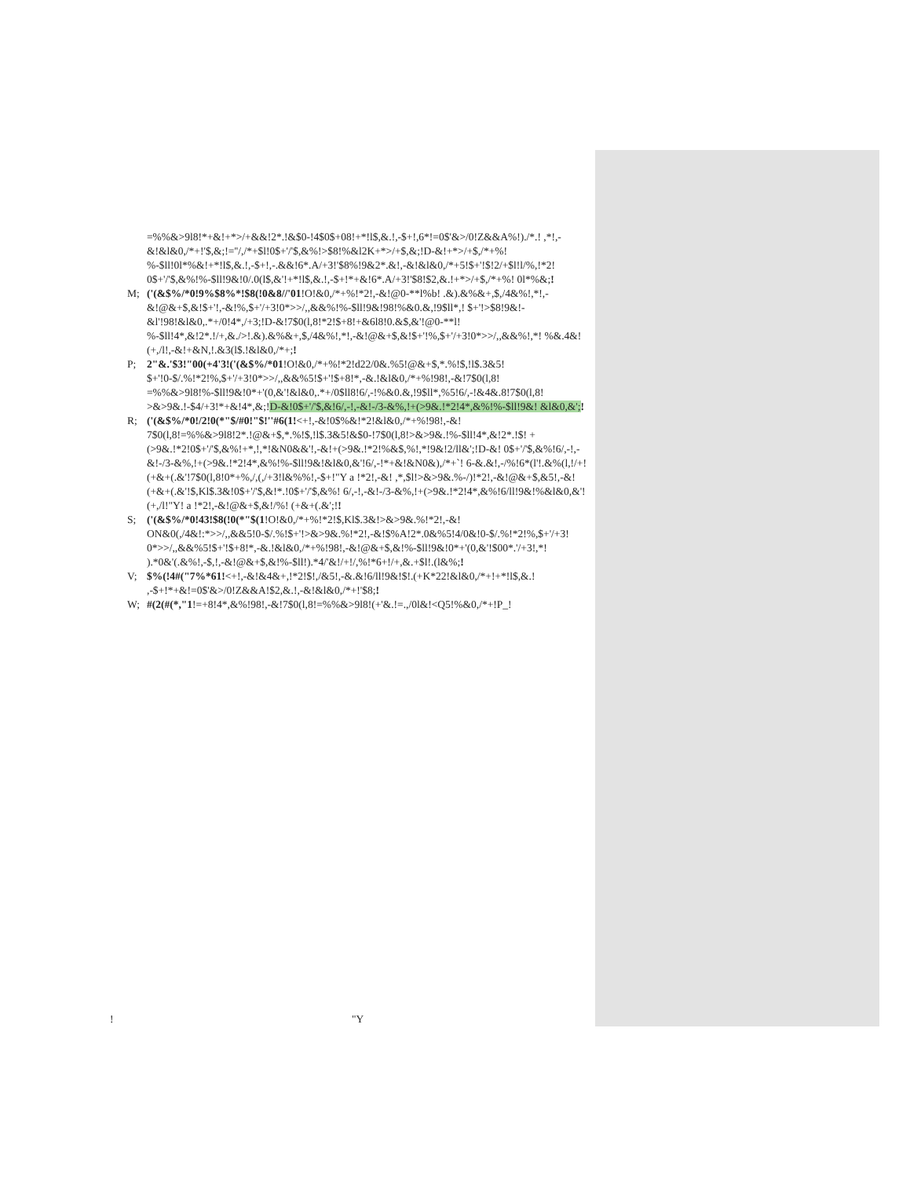=%%&>9l8!*+&!+*>/+&&!2*.!&$0-!4$0$+08!+*!l$,&.!,-$+!,6*!=0$'&>/0!Z&&A%!)./*.! ,*!,-&!&l&0,/*+!'$,&;!=''/,/*+$l!0$+'/'$,&%!>$8!%&l2K+*>/+$,&;!D-&!+*>/+$,/*+%! %-$ll!0l*%&!+*!l$,&.!,-$+!,-.&&!6*.A/+3!'$8%!9&2*.&!,-&!&l&0,/*+5!$+'!$!2/+$l!l/%,!*2! 0$+'/'$,&%!%-$ll!9&!0/.0(l$,&'!+*!l$,&.!,-$+!*+&!6*.A/+3!'$8!$2,&.!+*>/+$,/*+%! 0l*%&;!
M; ('(&$%/*0!9%$8%*!$8(!0&8//'01!O!&0,/*+%!*2!,-&!@0-**l%b! .&).&%&+,$,/4&%!,*!,-&!@&+$,&!$+'!,-&!%,$+'/+3!0*>>/,,&&%!%-$ll!9&!98!%&0.&,!9$ll*,! $+'!>$8!9&!-&l'!98!&l&0,.*+/0!4*,/+3;!D-&!7$0(l,8!*2!$+8!+&6l8!0.&$,&'!@0-**l! %-$ll!4*,&!2*.!/+,&./>!.&).&%&+,$,/4&%!,*!,-&!@&+$,&!$+'!%,$+'/+3!0*>>/,,&&%!,*! %&.4&!(+,/l!,-&!+&N,!.&3(l$.!&l&0,/*+;!
P; 2"&.'$3!"00(+4'3!('(&$%/*01!O!&0,/*+%!*2!d22/0&.%5!@&+$,*.%!$,!l$.3&5! $+'!0-$/.%!*2!%,$+'/+3!0*>>/,,&&%5!$+'!$+8!*,-&.!&l&0,/*+%!98!,-&!7$0(l,8! =%%&>9l8!%-$ll!9&!0*+'(0,&'!&l&0,.*+/0$ll8!6/,-!%&0.&,!9$ll*,%5!6/,-!&4&.8!7$0(l,8! >&>9&.!-$4/+3!*+&!4*,&;!D-&!0$+'/'$,&!6/,-!,-&!-/3-&%,!+(>9&.!*2!4*,&%!%-$ll!9&! &l&0,&';!
R; ('(&$%/*0!/2!0(*"$/#0!"$!''#6(1!<+!,-&!0$%&!*2!&l&0,/*+%!98!,-&! 7$0(l,8!=%%&>9l8!2*.!@&+$,*.%!$,!l$.3&5!&$0-!7$0(l,8!>&>9&.!%-$ll!4*,&!2*.!$! +(>9&.!*2!0$+'/'$,&%!+*,!,*!&N0&&'!,-&!+(>9&.!*2!%&$,%!,*!9&!2/ll&';!D-&! 0$+'/'$,&%!6/,-!,-&!-/3-&%,!+(>9&.!*2!4*,&%!%-$ll!9&!&l&0,&'!6/,-!*+&!&N0&),/*+`! 6-&.&!,-/%!6*(l'!.&%(l,!/+!(+&+(.&'!7$0(l,8!0*+%,/,(,/+3!l&%%!,-$+!"Y a !*2!,-&! ,*,$l!>&>9&.%-/)!*2!,-&!@&+$,&5!,-&!(+&+(.&'!$,Kl$.3&!0$+'/'$,&!*.!0$+'/'$,&%! 6/,-!,-&!-/3-&%,!+(>9&.!*2!4*,&%!6/ll!9&!%&l&0,&'!(+,/l!"Y! a !*2!,-&!@&+$,&!/%! (+&+(.&';!!
S; ('(&$%/*0!43!$8(!0(*"$(1!O!&0,/*+%!*2!$,Kl$.3&!>&>9&.%!*2!,-&! ON&0(,/4&!:*>>/,,&&5!0-$/.%!$+'!>&>9&.%!*2!,-&!$%A!2*.0&%5!4/0&!0-$/.%!*2!%,$+'/+3! 0*>>/,,&&%5!$+'!$+8!*,-&.!&l&0,/*+%!98!,-&!@&+$,&!%-$ll!9&!0*+'(0,&'!$00*.'/+3!,*! ).*0&'(.&%!,-$,!,-&!@&+$,&!%-$ll!).*4/'&!/+!/,%!*6+!/+,&.+$l!.(l&%;!
V; $%(!4#("7%*61!<+!,-&!&4&+,!*2!$!,/&5!,-&.&!6/ll!9&!$!.(+K*22!&l&0,/*+!+*!l$,&.! ,-$+!*+&!=0$'&>/0!Z&&A!$2,&.!,-&!&l&0,/*+!'$8;!
W; #(2(#(*,"1!=+8!4*,&%!98!,-&!7$0(l,8!=%%&>9l8!(+'&.!=.,/0l&!<Q5!%&0,/*+!P_!
! "Y